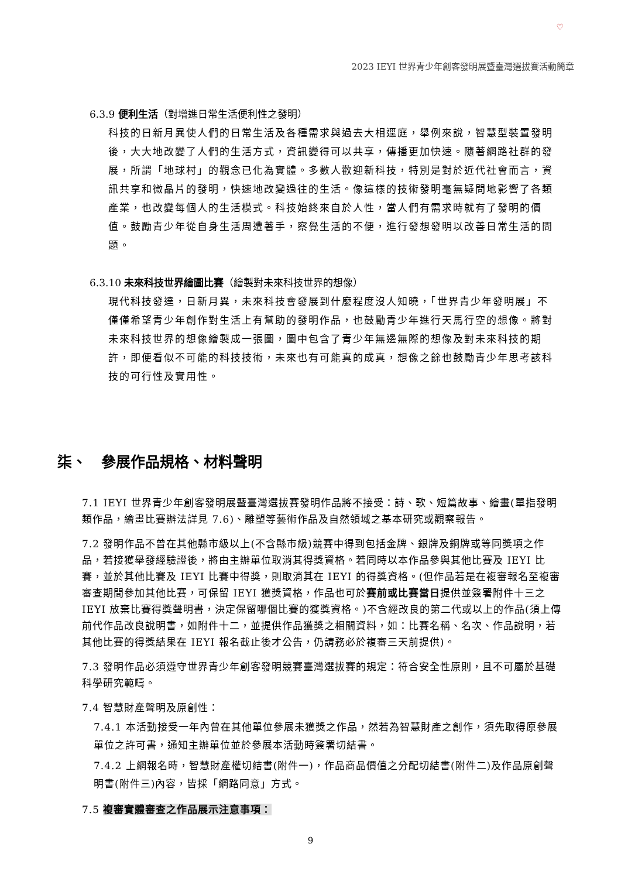♡
2023 IEYI 世界青少年創客發明展暨臺灣選拔賽活動簡章
6.3.9 便利生活（對增進日常生活便利性之發明）
科技的日新月異使人們的日常生活及各種需求與過去大相逕庭，舉例來說，智慧型裝置發明後，大大地改變了人們的生活方式，資訊變得可以共享，傳播更加快速。隨著網路社群的發展，所謂「地球村」的觀念已化為實體。多數人歡迎新科技，特別是對於近代社會而言，資訊共享和微晶片的發明，快速地改變過往的生活。像這樣的技術發明毫無疑問地影響了各類產業，也改變每個人的生活模式。科技始終來自於人性，當人們有需求時就有了發明的價值。鼓勵青少年從自身生活周遭著手，察覺生活的不便，進行發想發明以改善日常生活的問題。
6.3.10 未來科技世界繪圖比賽（繪製對未來科技世界的想像）
現代科技發達，日新月異，未來科技會發展到什麼程度沒人知曉，「世界青少年發明展」不僅僅希望青少年創作對生活上有幫助的發明作品，也鼓勵青少年進行天馬行空的想像。將對未來科技世界的想像繪製成一張圖，圖中包含了青少年無邊無際的想像及對未來科技的期許，即便看似不可能的科技技術，未來也有可能真的成真，想像之餘也鼓勵青少年思考該科技的可行性及實用性。
柒、　參展作品規格、材料聲明
7.1 IEYI 世界青少年創客發明展暨臺灣選拔賽發明作品將不接受：詩、歌、短篇故事、繪畫(單指發明類作品，繪畫比賽辦法詳見 7.6)、雕塑等藝術作品及自然領域之基本研究或觀察報告。
7.2 發明作品不曾在其他縣市級以上(不含縣市級)競賽中得到包括金牌、銀牌及銅牌或等同獎項之作品，若接獲舉發經驗證後，將由主辦單位取消其得獎資格。若同時以本作品參與其他比賽及 IEYI 比賽，並於其他比賽及 IEYI 比賽中得獎，則取消其在 IEYI 的得獎資格。(但作品若是在複審報名至複審審查期間參加其他比賽，可保留 IEYI 獲獎資格，作品也可於賽前或比賽當日提供並簽署附件十三之 IEYI 放棄比賽得獎聲明書，決定保留哪個比賽的獲獎資格。)不含經改良的第二代或以上的作品(須上傳前代作品改良說明書，如附件十二，並提供作品獲獎之相關資料，如：比賽名稱、名次、作品說明，若其他比賽的得獎結果在 IEYI 報名截止後才公告，仍請務必於複審三天前提供)。
7.3 發明作品必須遵守世界青少年創客發明競賽臺灣選拔賽的規定：符合安全性原則，且不可屬於基礎科學研究範疇。
7.4 智慧財產聲明及原創性：
7.4.1 本活動接受一年內曾在其他單位參展未獲獎之作品，然若為智慧財產之創作，須先取得原參展單位之許可書，通知主辦單位並於參展本活動時簽署切結書。
7.4.2 上網報名時，智慧財產權切結書(附件一)，作品商品價值之分配切結書(附件二)及作品原創聲明書(附件三)內容，皆採「網路同意」方式。
7.5 複審實體審查之作品展示注意事項：
9